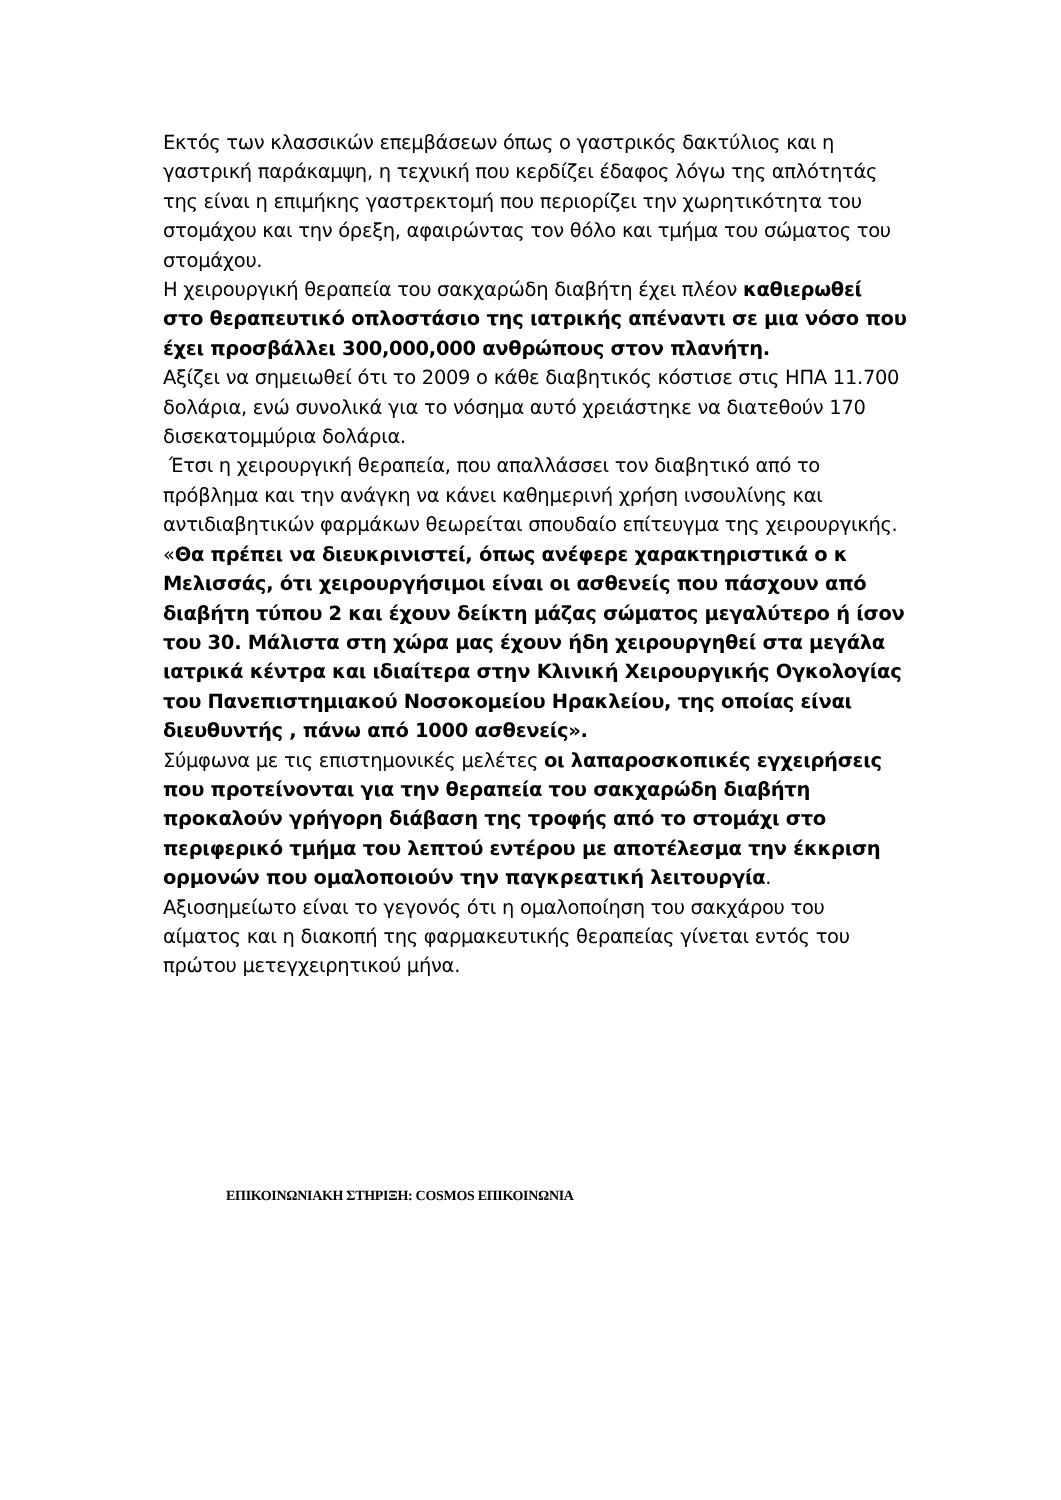Εκτός των κλασσικών επεμβάσεων όπως ο γαστρικός δακτύλιος και η γαστρική παράκαμψη, η τεχνική που κερδίζει έδαφος λόγω της απλότητάς της είναι η επιμήκης γαστρεκτομή που περιορίζει την χωρητικότητα του στομάχου και την όρεξη, αφαιρώντας τον θόλο και τμήμα του σώματος του στομάχου.
Η χειρουργική θεραπεία του σακχαρώδη διαβήτη έχει πλέον καθιερωθεί στο θεραπευτικό οπλοστάσιο της ιατρικής απέναντι σε μια νόσο που έχει προσβάλλει 300,000,000 ανθρώπους στον πλανήτη.
Αξίζει να σημειωθεί ότι το 2009 ο κάθε διαβητικός κόστισε στις ΗΠΑ 11.700 δολάρια, ενώ συνολικά για το νόσημα αυτό χρειάστηκε να διατεθούν 170 δισεκατομμύρια δολάρια.
Έτσι η χειρουργική θεραπεία, που απαλλάσσει τον διαβητικό από το πρόβλημα και την ανάγκη να κάνει καθημερινή χρήση ινσουλίνης και αντιδιαβητικών φαρμάκων θεωρείται σπουδαίο επίτευγμα της χειρουργικής.
«Θα πρέπει να διευκρινιστεί, όπως ανέφερε χαρακτηριστικά ο κ Μελισσάς, ότι χειρουργήσιμοι είναι οι ασθενείς που πάσχουν από διαβήτη τύπου 2 και έχουν δείκτη μάζας σώματος μεγαλύτερο ή ίσον του 30. Μάλιστα στη χώρα μας έχουν ήδη χειρουργηθεί στα μεγάλα ιατρικά κέντρα και ιδιαίτερα στην Κλινική Χειρουργικής Ογκολογίας του Πανεπιστημιακού Νοσοκομείου Ηρακλείου, της οποίας είναι διευθυντής , πάνω από 1000 ασθενείς».
Σύμφωνα με τις επιστημονικές μελέτες οι λαπαροσκοπικές εγχειρήσεις που προτείνονται για την θεραπεία του σακχαρώδη διαβήτη προκαλούν γρήγορη διάβαση της τροφής από το στομάχι στο περιφερικό τμήμα του λεπτού εντέρου με αποτέλεσμα την έκκριση ορμονών που ομαλοποιούν την παγκρεατική λειτουργία.
Αξιοσημείωτο είναι το γεγονός ότι η ομαλοποίηση του σακχάρου του αίματος και η διακοπή της φαρμακευτικής θεραπείας γίνεται εντός του πρώτου μετεγχειρητικού μήνα.
ΕΠΙΚΟΙΝΩΝΙΑΚΗ ΣΤΗΡΙΞΗ: COSMOS ΕΠΙΚΟΙΝΩΝΙΑ